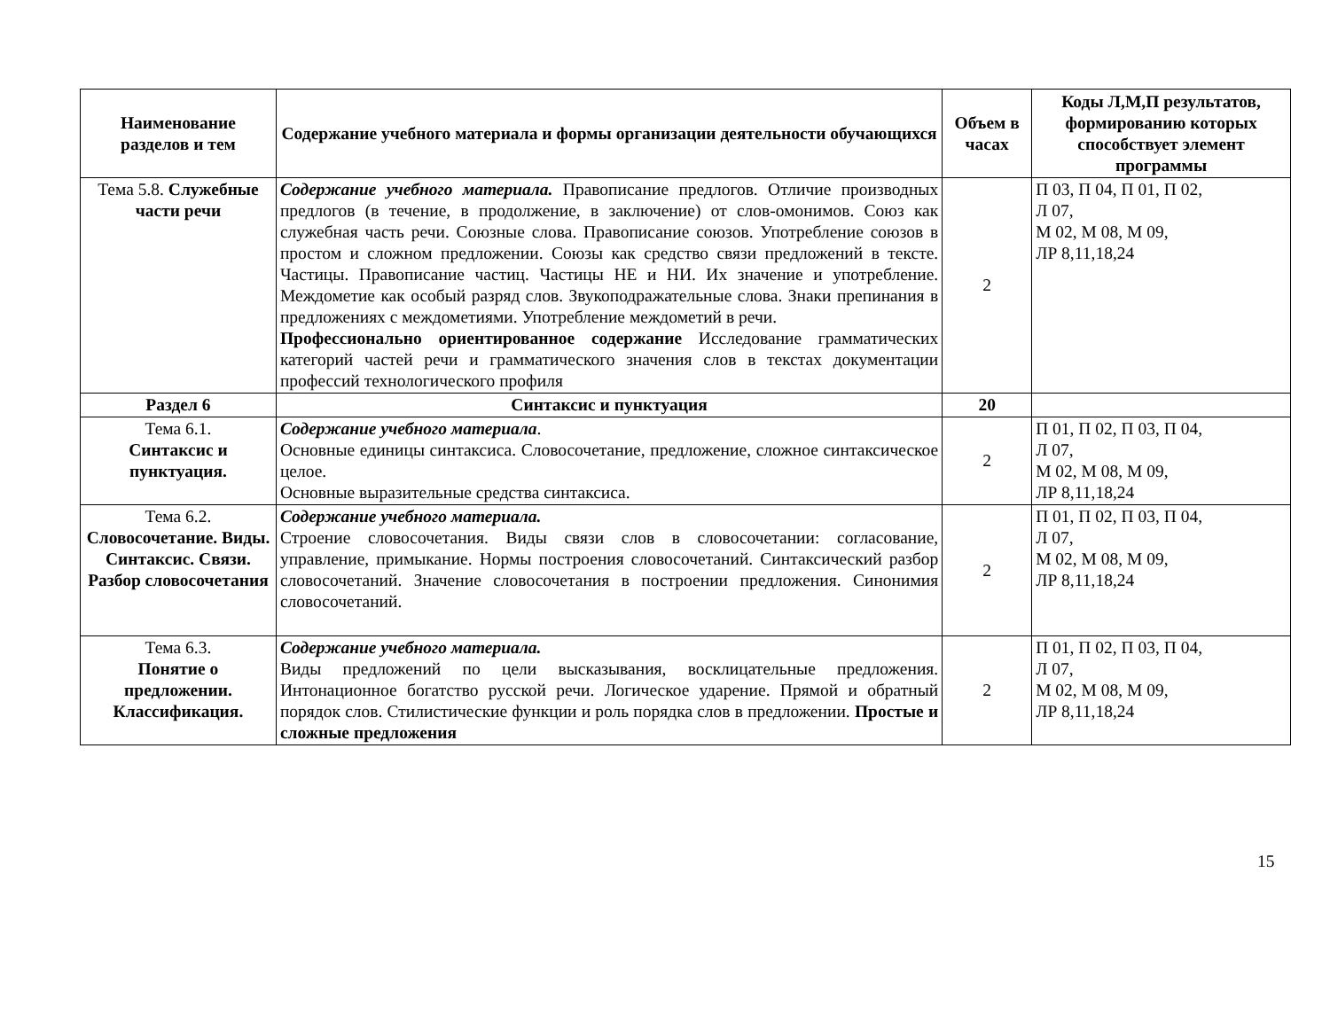| Наименование разделов и тем | Содержание учебного материала и формы организации деятельности обучающихся | Объем в часах | Коды Л,М,П результатов, формированию которых способствует элемент программы |
| --- | --- | --- | --- |
| Тема 5.8. Служебные части речи | Содержание учебного материала. Правописание предлогов. Отличие производных предлогов (в течение, в продолжение, в заключение) от слов-омонимов. Союз как служебная часть речи. Союзные слова. Правописание союзов. Употребление союзов в простом и сложном предложении. Союзы как средство связи предложений в тексте. Частицы. Правописание частиц. Частицы НЕ и НИ. Их значение и употребление. Междометие как особый разряд слов. Звукоподражательные слова. Знаки препинания в предложениях с междометиями. Употребление междометий в речи. Профессионально ориентированное содержание Исследование грамматических категорий частей речи и грамматического значения слов в текстах документации профессий технологического профиля | 2 | П 03, П 04, П 01, П 02, Л 07, М 02, М 08, М 09, ЛР 8,11,18,24 |
| Раздел 6 | Синтаксис и пунктуация | 20 | |
| Тема 6.1. Синтаксис и пунктуация. | Содержание учебного материала . Основные единицы синтаксиса. Словосочетание, предложение, сложное синтаксическое целое. Основные выразительные средства синтаксиса. | 2 | П 01, П 02, П 03, П 04, Л 07, М 02, М 08, М 09, ЛР 8,11,18,24 |
| Тема 6.2. Словосочетание. Виды. Синтаксис. Связи. Разбор словосочетания | Содержание учебного материала. Строение словосочетания. Виды связи слов в словосочетании: согласование, управление, примыкание. Нормы построения словосочетаний. Синтаксический разбор словосочетаний. Значение словосочетания в построении предложения. Синонимия словосочетаний. | 2 | П 01, П 02, П 03, П 04, Л 07, М 02, М 08, М 09, ЛР 8,11,18,24 |
| Тема 6.3. Понятие о предложении. Классификация. | Содержание учебного материала. Виды предложений по цели высказывания, восклицательные предложения. Интонационное богатство русской речи. Логическое ударение. Прямой и обратный порядок слов. Стилистические функции и роль порядка слов в предложении. Простые и сложные предложения | 2 | П 01, П 02, П 03, П 04, Л 07, М 02, М 08, М 09, ЛР 8,11,18,24 |
15